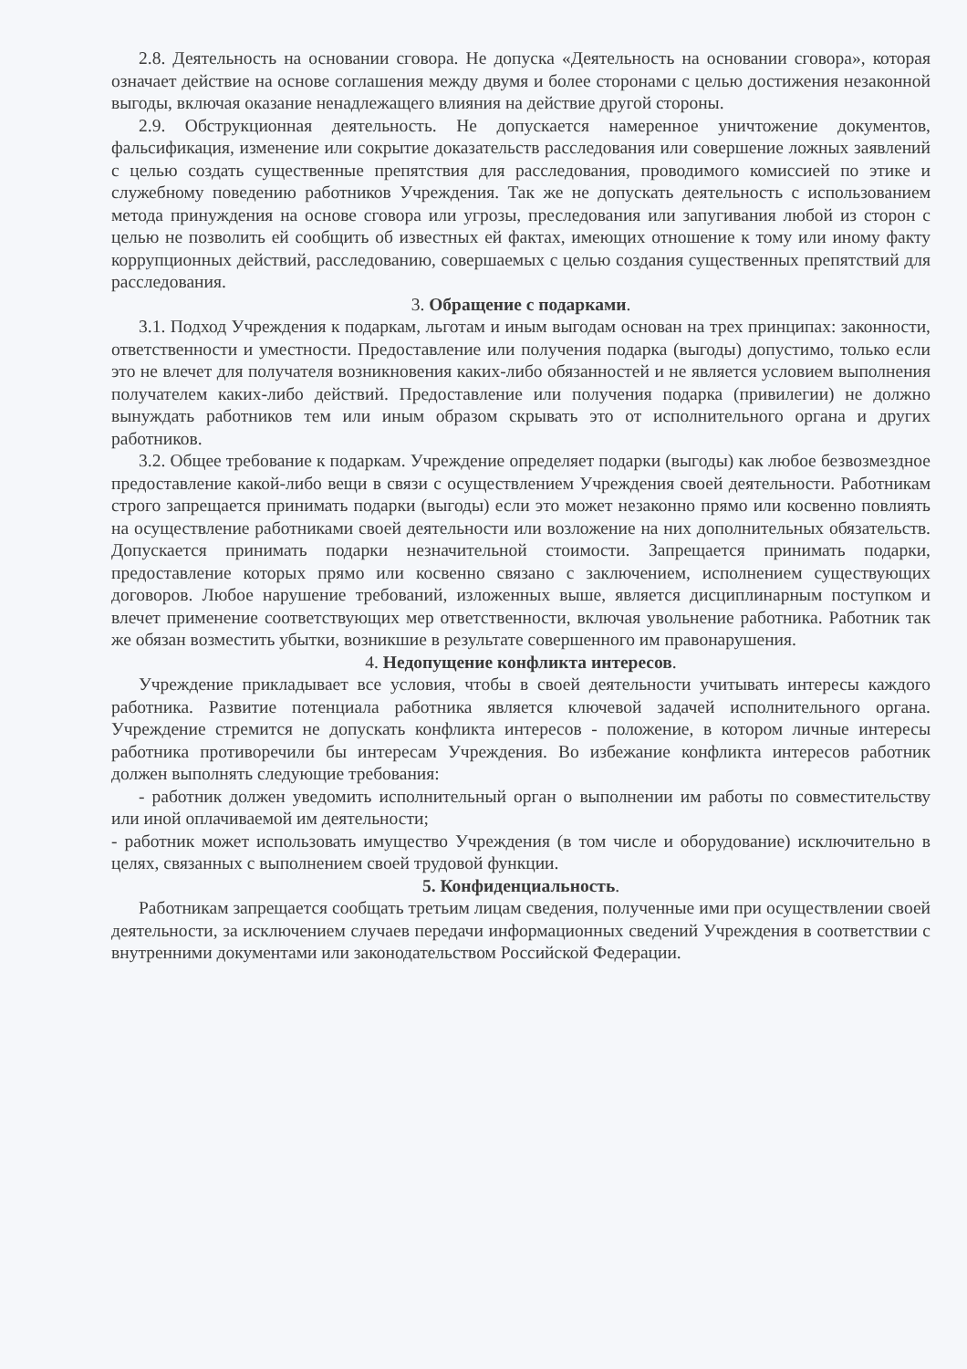2.8. Деятельность на основании сговора. Не допуска «Деятельность на основании сговора», которая означает действие на основе соглашения между двумя и более сторонами с целью достижения незаконной выгоды, включая оказание ненадлежащего влияния на действие другой стороны.
2.9. Обструкционная деятельность. Не допускается намеренное уничтожение документов, фальсификация, изменение или сокрытие доказательств расследования или совершение ложных заявлений с целью создать существенные препятствия для расследования, проводимого комиссией по этике и служебному поведению работников Учреждения. Так же не допускать деятельность с использованием метода принуждения на основе сговора или угрозы, преследования или запугивания любой из сторон с целью не позволить ей сообщить об известных ей фактах, имеющих отношение к тому или иному факту коррупционных действий, расследованию, совершаемых с целью создания существенных препятствий для расследования.
3. Обращение с подарками.
3.1. Подход Учреждения к подаркам, льготам и иным выгодам основан на трех принципах: законности, ответственности и уместности. Предоставление или получения подарка (выгоды) допустимо, только если это не влечет для получателя возникновения каких-либо обязанностей и не является условием выполнения получателем каких-либо действий. Предоставление или получения подарка (привилегии) не должно вынуждать работников тем или иным образом скрывать это от исполнительного органа и других работников.
3.2. Общее требование к подаркам. Учреждение определяет подарки (выгоды) как любое безвозмездное предоставление какой-либо вещи в связи с осуществлением Учреждения своей деятельности. Работникам строго запрещается принимать подарки (выгоды) если это может незаконно прямо или косвенно повлиять на осуществление работниками своей деятельности или возложение на них дополнительных обязательств. Допускается принимать подарки незначительной стоимости. Запрещается принимать подарки, предоставление которых прямо или косвенно связано с заключением, исполнением существующих договоров. Любое нарушение требований, изложенных выше, является дисциплинарным поступком и влечет применение соответствующих мер ответственности, включая увольнение работника. Работник так же обязан возместить убытки, возникшие в результате совершенного им правонарушения.
4. Недопущение конфликта интересов.
Учреждение прикладывает все условия, чтобы в своей деятельности учитывать интересы каждого работника. Развитие потенциала работника является ключевой задачей исполнительного органа. Учреждение стремится не допускать конфликта интересов - положение, в котором личные интересы работника противоречили бы интересам Учреждения. Во избежание конфликта интересов работник должен выполнять следующие требования:
- работник должен уведомить исполнительный орган о выполнении им работы по совместительству или иной оплачиваемой им деятельности;
- работник может использовать имущество Учреждения (в том числе и оборудование) исключительно в целях, связанных с выполнением своей трудовой функции.
5. Конфиденциальность.
Работникам запрещается сообщать третьим лицам сведения, полученные ими при осуществлении своей деятельности, за исключением случаев передачи информационных сведений Учреждения в соответствии с внутренними документами или законодательством Российской Федерации.